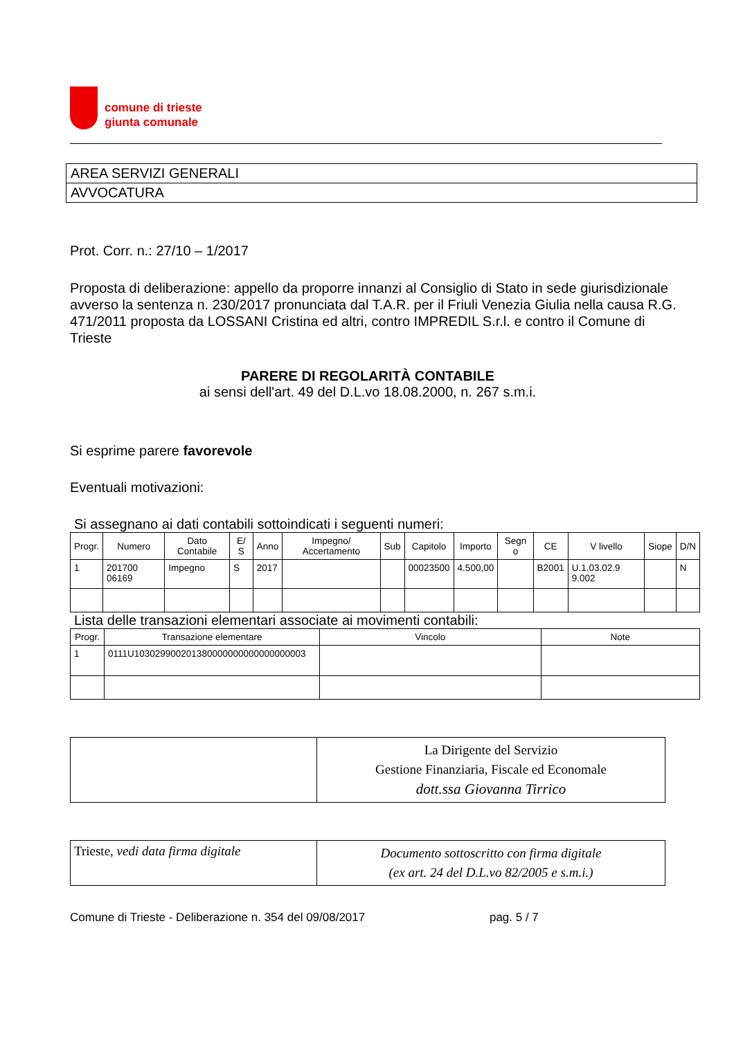comune di trieste
giunta comunale
AREA SERVIZI GENERALI
AVVOCATURA
Prot. Corr. n.: 27/10 – 1/2017
Proposta di deliberazione: appello da proporre innanzi al Consiglio di Stato in sede giurisdizionale avverso la sentenza n. 230/2017 pronunciata dal T.A.R. per il Friuli Venezia Giulia nella causa R.G. 471/2011 proposta da LOSSANI Cristina ed altri, contro IMPREDIL S.r.l. e contro il Comune di Trieste
PARERE DI REGOLARITÀ CONTABILE
ai sensi dell'art. 49 del D.L.vo 18.08.2000, n. 267 s.m.i.
Si esprime parere favorevole
Eventuali motivazioni:
Si assegnano ai dati contabili sottoindicati i seguenti numeri:
| Progr. | Numero | Dato Contabile | E/ S | Anno | Impegno/ Accertamento | Sub | Capitolo | Importo | Segn o | CE | V livello | Siope | D/N |
| --- | --- | --- | --- | --- | --- | --- | --- | --- | --- | --- | --- | --- | --- |
| 1 | 201700 06169 | Impegno | S | 2017 | | | 00023500 | 4.500,00 | | B2001 | U.1.03.02.9 9.002 | | N |
Lista delle transazioni elementari associate ai movimenti contabili:
| Progr. | Transazione elementare | Vincolo | Note |
| --- | --- | --- | --- |
| 1 | 0111U103029900201380000000000000000003 | | |
| | La Dirigente del Servizio Gestione Finanziaria, Fiscale ed Economale dott.ssa Giovanna Tirrico |
| Trieste, vedi data firma digitale | Documento sottoscritto con firma digitale (ex art. 24 del D.L.vo 82/2005 e s.m.i.) |
Comune di Trieste - Deliberazione n. 354 del 09/08/2017 pag. 5 / 7